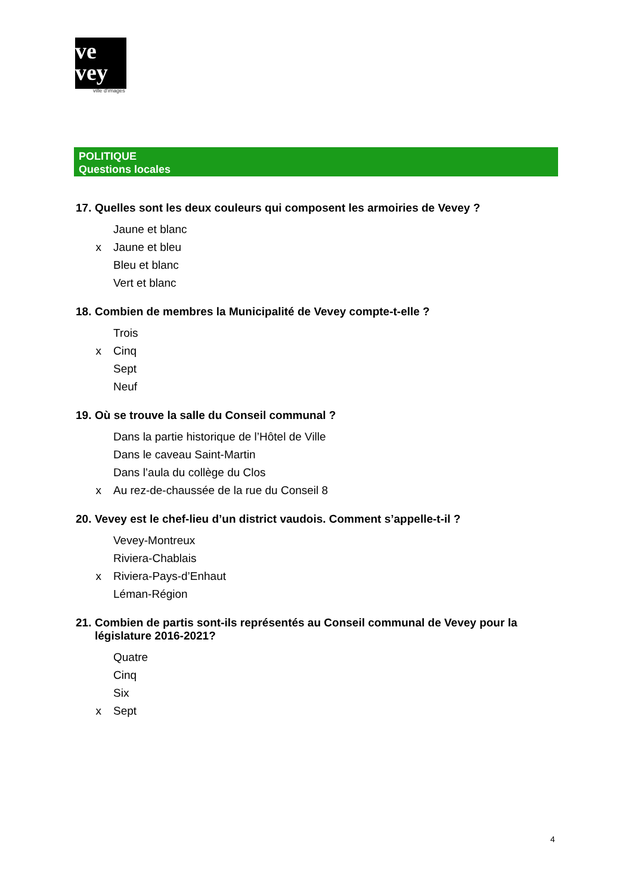ve
vey
ville d'images
POLITIQUE
Questions locales
17. Quelles sont les deux couleurs qui composent les armoiries de Vevey ?
Jaune et blanc
x Jaune et bleu
Bleu et blanc
Vert et blanc
18. Combien de membres la Municipalité de Vevey compte-t-elle ?
Trois
x Cinq
Sept
Neuf
19. Où se trouve la salle du Conseil communal ?
Dans la partie historique de l’Hôtel de Ville
Dans le caveau Saint-Martin
Dans l’aula du collège du Clos
x Au rez-de-chaussée de la rue du Conseil 8
20. Vevey est le chef-lieu d’un district vaudois. Comment s’appelle-t-il ?
Vevey-Montreux
Riviera-Chablais
x Riviera-Pays-d’Enhaut
Léman-Région
21. Combien de partis sont-ils représentés au Conseil communal de Vevey pour la législature 2016-2021?
Quatre
Cinq
Six
x Sept
4